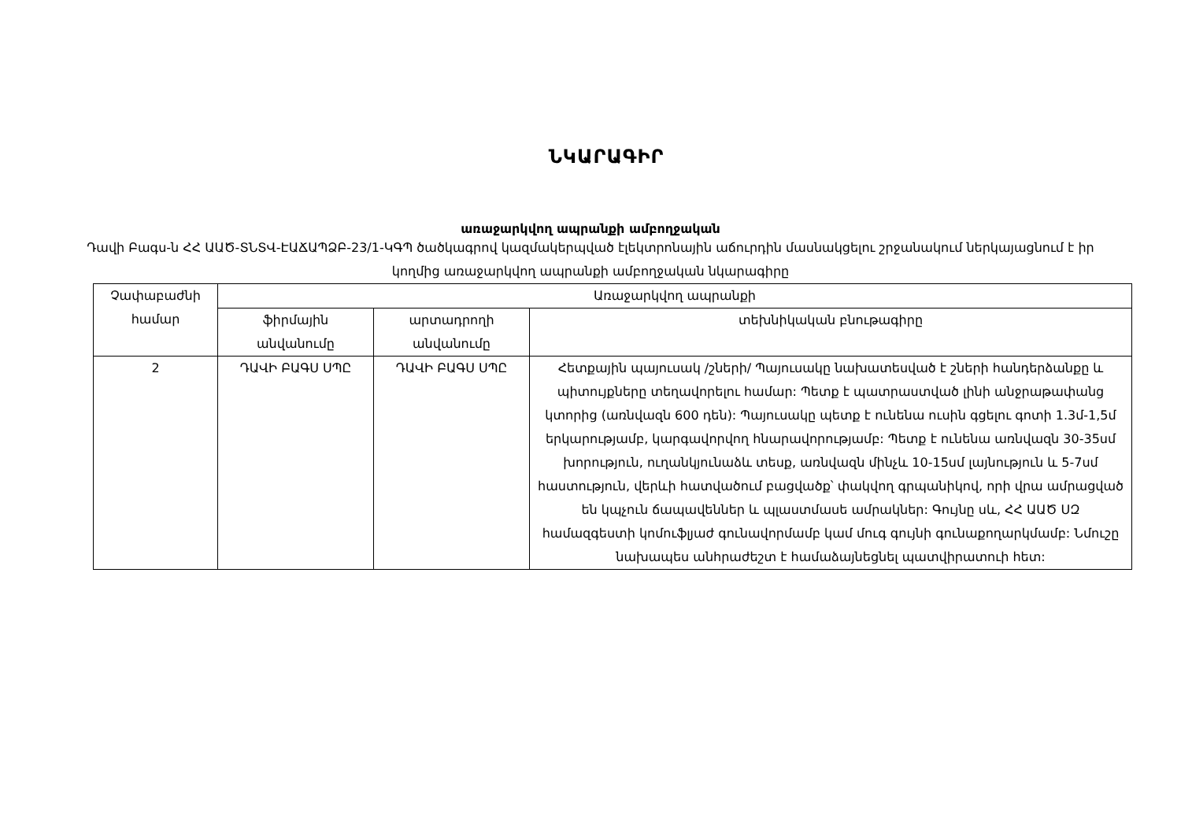ՆԿԱՐԱԳԻՐ
առաջարկվող ապրանքի ամբողջական
Դավի Բագս-ն ՀՀ ԱԱԾ-ՏՆՏՎ-ԷԱՃԱՊՁԲ-23/1-ԿԳՊ ծածկագրով կազմակերպված էլեկտրոնային աճուրդին մասնակցելու շրջանակում ներկայացնում է իր կողմից առաջարկվող ապրանքի ամբողջական նկարագիրը
| Չափաբաժնի համար | Առաջարկվող ապրանքի | | |
| --- | --- | --- | --- |
| | ֆիրմային անվանումը | արտադրողի անվանումը | տեխնիկական բնութագիրը |
| 2 | ԴԱՎԻ ԲԱԳՍ ՍՊԸ | ԴԱՎԻ ԲԱԳՍ ՍՊԸ | Հետքային պայուսակ /շների/ Պայուսակը նախատեսված է շների հանդերձանքը և պիտույքները տեղավորելու համար: Պետք է պատրաստված լինի անջրաթափանց կտորից (առնվազն 600 դեն): Պայուսակը պետք է ունենա ուսին գցելու գոտի 1.3մ-1,5մ երկարությամբ, կարգավորվող հնարավորությամբ: Պետք է ունենա առնվազն 30-35սմ խորություն, ուղանկյունաձև տեսք, առնվազն մինչև 10-15սմ լայնություն և 5-7սմ հաստություն, վերևի հատվածում բացվածք՝ փակվող գրպանիկով, որի վրա ամրացված են կպչուն ճապավեններ և պլաստմասե ամրակներ: Գույնը սև, ՀՀ ԱԱԾ ՍԶ համազգեստի կոմուֆլյաժ գունավորմամբ կամ մուգ գույնի գունաքողարկմամբ: Նմուշը նախապես անհրաժեշտ է համաձայնեցնել պատվիրատուի հետ: |